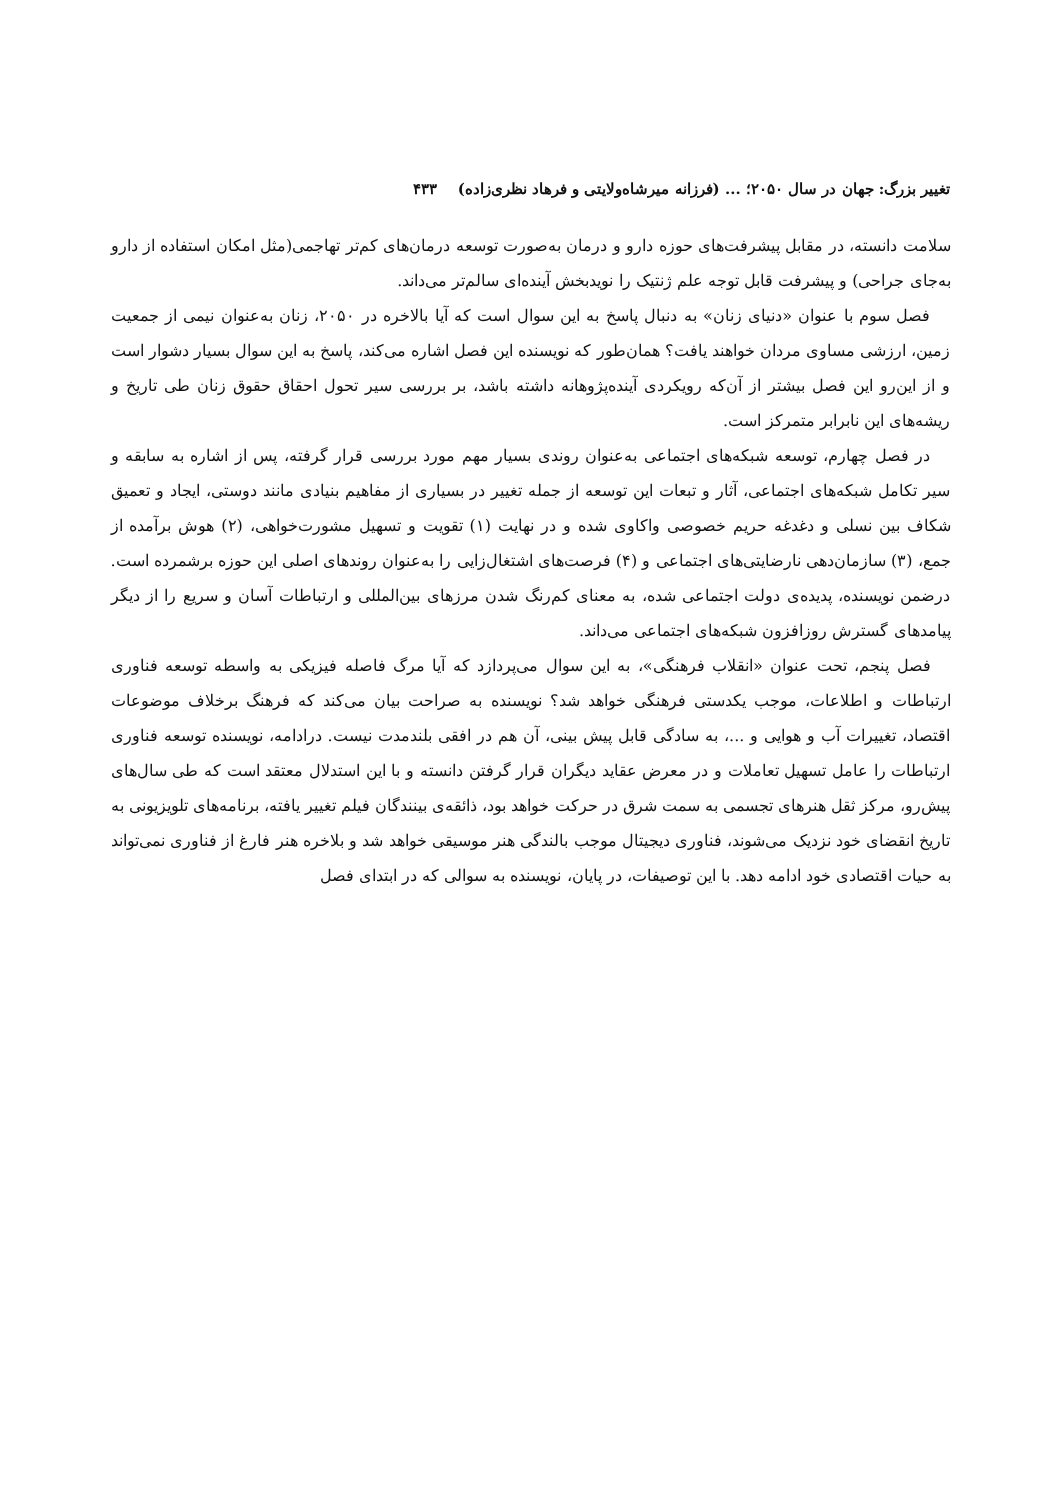تغییر بزرگ: جهان در سال ۲۰۵۰؛ ... (فرزانه میرشاه‌ولایتی و فرهاد نظری‌زاده) ۴۳۳
سلامت دانسته، در مقابل پیشرفت‌های حوزه دارو و درمان به‌صورت توسعه درمان‌های کم‌تر تهاجمی(مثل امکان استفاده از دارو به‌جای جراحی) و پیشرفت قابل توجه علم ژنتیک را نویدبخش آینده‌ای سالم‌تر می‌داند.
فصل سوم با عنوان «دنیای زنان» به دنبال پاسخ به این سوال است که آیا بالاخره در ۲۰۵۰، زنان به‌عنوان نیمی از جمعیت زمین، ارزشی مساوی مردان خواهند یافت؟ همان‌طور که نویسنده این فصل اشاره می‌کند، پاسخ به این سوال بسیار دشوار است و از این‌رو این فصل بیشتر از آن‌که رویکردی آینده‌پژوهانه داشته باشد، بر بررسی سیر تحول احقاق حقوق زنان طی تاریخ و ریشه‌های این نابرابر متمرکز است.
در فصل چهارم، توسعه شبکه‌های اجتماعی به‌عنوان روندی بسیار مهم مورد بررسی قرار گرفته، پس از اشاره به سابقه و سیر تکامل شبکه‌های اجتماعی، آثار و تبعات این توسعه از جمله تغییر در بسیاری از مفاهیم بنیادی مانند دوستی، ایجاد و تعمیق شکاف بین نسلی و دغدغه حریم خصوصی واکاوی شده و در نهایت (۱) تقویت و تسهیل مشورت‌خواهی، (۲) هوش برآمده از جمع، (۳) سازمان‌دهی نارضایتی‌های اجتماعی و (۴) فرصت‌های اشتغال‌زایی را به‌عنوان روندهای اصلی این حوزه برشمرده است. درضمن نویسنده، پدیده‌ی دولت اجتماعی شده، به معنای کم‌رنگ شدن مرزهای بین‌المللی و ارتباطات آسان و سریع را از دیگر پیامدهای گسترش روزافزون شبکه‌های اجتماعی می‌داند.
فصل پنجم، تحت عنوان «انقلاب فرهنگی»، به این سوال می‌پردازد که آیا مرگ فاصله فیزیکی به واسطه توسعه فناوری ارتباطات و اطلاعات، موجب یکدستی فرهنگی خواهد شد؟ نویسنده به صراحت بیان می‌کند که فرهنگ برخلاف موضوعات اقتصاد، تغییرات آب و هوایی و ...، به سادگی قابل پیش بینی، آن هم در افقی بلندمدت نیست. درادامه، نویسنده توسعه فناوری ارتباطات را عامل تسهیل تعاملات و در معرض عقاید دیگران قرار گرفتن دانسته و با این استدلال معتقد است که طی سال‌های پیش‌رو، مرکز ثقل هنرهای تجسمی به سمت شرق در حرکت خواهد بود، ذائقه‌ی بینندگان فیلم تغییر یافته، برنامه‌های تلویزیونی به تاریخ انقضای خود نزدیک می‌شوند، فناوری دیجیتال موجب بالندگی هنر موسیقی خواهد شد و بلاخره هنر فارغ از فناوری نمی‌تواند به حیات اقتصادی خود ادامه دهد. با این توصیفات، در پایان، نویسنده به سوالی که در ابتدای فصل